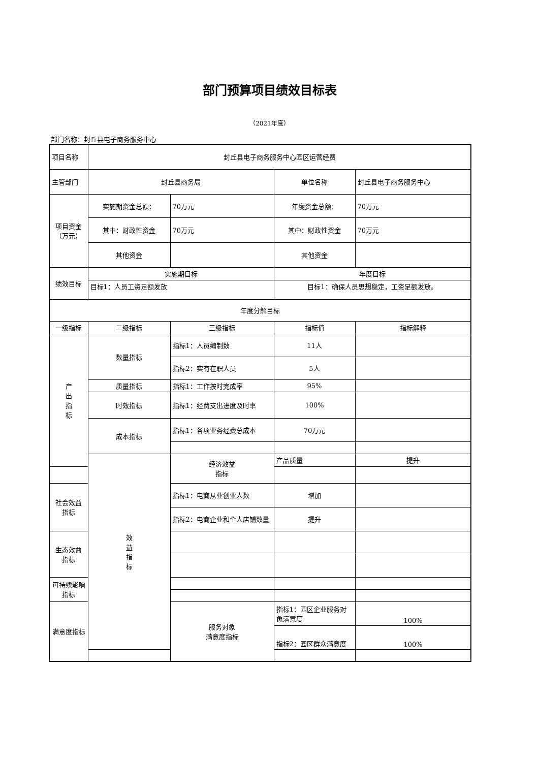部门预算项目绩效目标表
（2021年度）
部门名称：封丘县电子商务服务中心
| 项目名称 | 封丘县电子商务服务中心园区运营经费 | | | | |
| 主管部门 | 封丘县商务局 | | 单位名称 | 封丘县电子商务服务中心 | |
| 项目资金 （万元） | 实施期资金总额： | 70万元 | 年度资金总额： | 70万元 | |
| | 其中：财政性资金 | 70万元 | 其中：财政性资金 | 70万元 | |
| | 其他资金 | | 其他资金 | | |
| 绩效目标 | 实施期目标 | | 年度目标 | | |
| | 目标1：人员工资足额发放 | | 目标1：确保人员思想稳定，工资足额发放。 | | |
| 年度分解目标 | | | | | |
| 一级指标 | 二级指标 | 三级指标 | 指标值 | 指标解释 | |
| 产 出 指 标 | 数量指标 | 指标1：人员编制数 | 11人 | | |
| | | 指标2：实有在职人员 | 5人 | | |
| | 质量指标 | 指标1：工作按时完成率 | 95% | | |
| | 时效指标 | 指标1：经费支出进度及时率 | 100% | | |
| | 成本指标 | 指标1：各项业务经费总成本 | 70万元 | | |
| | 效 益 指 标 | 经济效益 指标 | 产品质量 | 提升 | |
| 社会效益 指标 | | 指标1：电商从业创业人数 | 增加 | | |
| | | 指标2：电商企业和个人店铺数量 | 提升 | | |
| 生态效益 指标 | | | | | |
| 可持续影响 指标 | | | | | |
| 满意度指标 | | 服务对象 满意度指标 | 指标1：园区企业服务对象满意度 | 100% | |
| | | | 指标2：园区群众满意度 | 100% | |